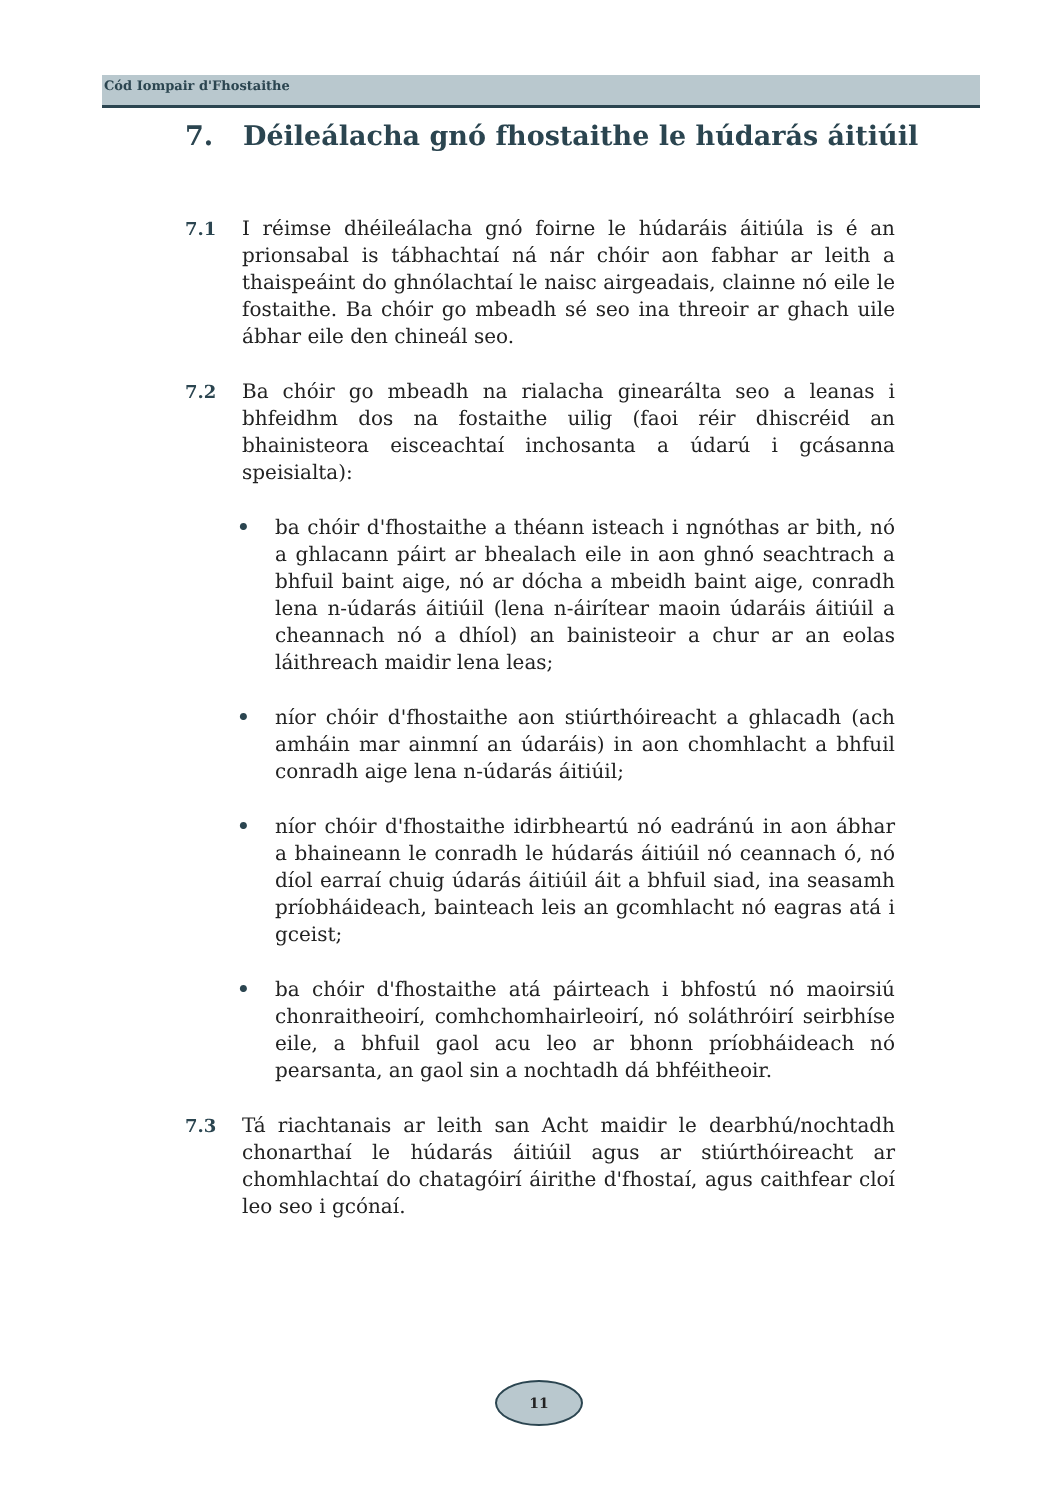Cód Iompair d'Fhostaithe
7. Déileálacha gnó fhostaithe le húdarás áitiúil
7.1 I réimse dhéileálacha gnó foirne le húdaráis áitiúla is é an prionsabal is tábhachtaí ná nár chóir aon fabhar ar leith a thaispeáint do ghnólachtaí le naisc airgeadais, clainne nó eile le fostaithe. Ba chóir go mbeadh sé seo ina threoir ar ghach uile ábhar eile den chineál seo.
7.2 Ba chóir go mbeadh na rialacha ginearálta seo a leanas i bhfeidhm dos na fostaithe uilig (faoi réir dhiscréid an bhainisteora eisceachtaí inchosanta a údarú i gcásanna speisialta):
• ba chóir d'fhostaithe a théann isteach i ngnóthas ar bith, nó a ghlacann páirt ar bhealach eile in aon ghnó seachtrach a bhfuil baint aige, nó ar dócha a mbeidh baint aige, conradh lena n-údarás áitiúil (lena n-áirítear maoin údaráis áitiúil a cheannach nó a dhíol) an bainisteoir a chur ar an eolas láithreach maidir lena leas;
• níor chóir d'fhostaithe aon stiúrthóireacht a ghlacadh (ach amháin mar ainmní an údaráis) in aon chomhlacht a bhfuil conradh aige lena n-údarás áitiúil;
• níor chóir d'fhostaithe idirbheartú nó eadránú in aon ábhar a bhaineann le conradh le húdarás áitiúil nó ceannach ó, nó díol earraí chuig údarás áitiúil áit a bhfuil siad, ina seasamh príobháideach, bainteach leis an gcomhlacht nó eagras atá i gceist;
• ba chóir d'fhostaithe atá páirteach i bhfostú nó maoirsiú chonraitheoirí, comhchomhairleoirí, nó soláthróirí seirbhíse eile, a bhfuil gaol acu leo ar bhonn príobháideach nó pearsanta, an gaol sin a nochtadh dá bhféitheoir.
7.3 Tá riachtanais ar leith san Acht maidir le dearbhú/nochtadh chonarthaí le húdarás áitiúil agus ar stiúrthóireacht ar chomhlachtaí do chatagóirí áirithe d'fhostaí, agus caithfear cloí leo seo i gcónaí.
11